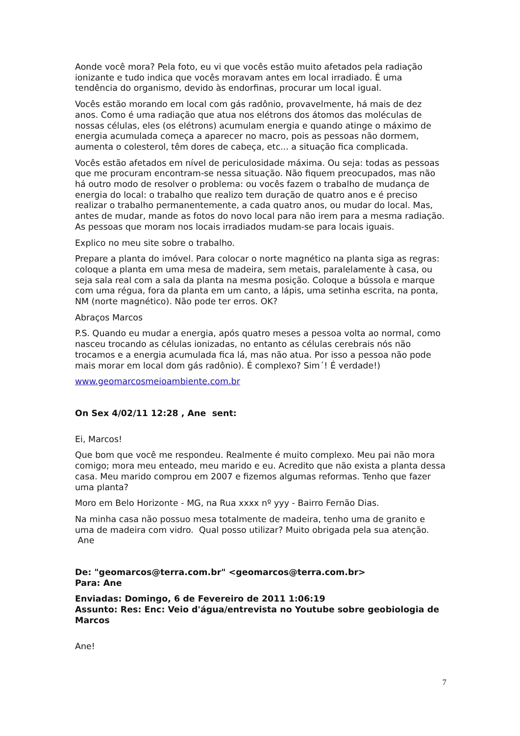Aonde você mora? Pela foto, eu vi que vocês estão muito afetados pela radiação ionizante e tudo indica que vocês moravam antes em local irradiado. É uma tendência do organismo, devido às endorfinas, procurar um local igual.
Vocês estão morando em local com gás radônio, provavelmente, há mais de dez anos. Como é uma radiação que atua nos elétrons dos átomos das moléculas de nossas células, eles (os elétrons) acumulam energia e quando atinge o máximo de energia acumulada começa a aparecer no macro, pois as pessoas não dormem, aumenta o colesterol, têm dores de cabeça, etc... a situação fica complicada.
Vocês estão afetados em nível de periculosidade máxima. Ou seja: todas as pessoas que me procuram encontram-se nessa situação. Não fiquem preocupados, mas não há outro modo de resolver o problema: ou vocês fazem o trabalho de mudança de energia do local: o trabalho que realizo tem duração de quatro anos e é preciso realizar o trabalho permanentemente, a cada quatro anos, ou mudar do local. Mas, antes de mudar, mande as fotos do novo local para não irem para a mesma radiação. As pessoas que moram nos locais irradiados mudam-se para locais iguais.
Explico no meu site sobre o trabalho.
Prepare a planta do imóvel. Para colocar o norte magnético na planta siga as regras: coloque a planta em uma mesa de madeira, sem metais, paralelamente à casa, ou seja sala real com a sala da planta na mesma posição. Coloque a bússola e marque com uma régua, fora da planta em um canto, a lápis, uma setinha escrita, na ponta, NM (norte magnético). Não pode ter erros. OK?
Abraços Marcos
P.S. Quando eu mudar a energia, após quatro meses a pessoa volta ao normal, como nasceu trocando as células ionizadas, no entanto as células cerebrais nós não trocamos e a energia acumulada fica lá, mas não atua. Por isso a pessoa não pode mais morar em local dom gás radônio). É complexo? Sim´! É verdade!)
www.geomarcosmeioambiente.com.br
On Sex 4/02/11 12:28 , Ane sent:
Ei, Marcos!
Que bom que você me respondeu. Realmente é muito complexo. Meu pai não mora comigo; mora meu enteado, meu marido e eu. Acredito que não exista a planta dessa casa. Meu marido comprou em 2007 e fizemos algumas reformas. Tenho que fazer uma planta?
Moro em Belo Horizonte - MG, na Rua xxxx nº yyy - Bairro Fernão Dias.
Na minha casa não possuo mesa totalmente de madeira, tenho uma de granito e uma de madeira com vidro. Qual posso utilizar? Muito obrigada pela sua atenção. Ane
De: "geomarcos@terra.com.br" <geomarcos@terra.com.br>
Para: Ane
Enviadas: Domingo, 6 de Fevereiro de 2011 1:06:19
Assunto: Res: Enc: Veio d'água/entrevista no Youtube sobre geobiologia de Marcos
Ane!
7